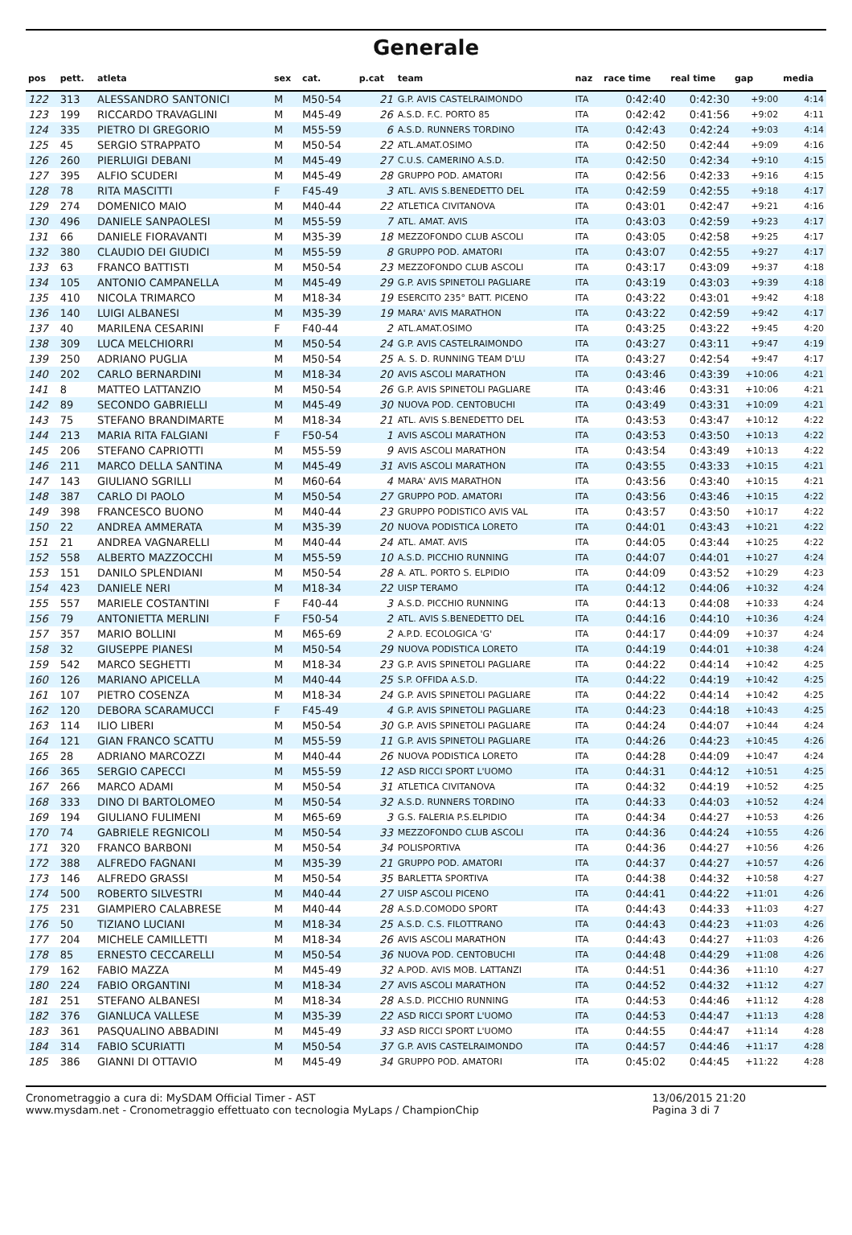Generale
| pos | pett. | atleta | sex | cat. | p.cat | team | naz | race time | real time | gap | media |
| --- | --- | --- | --- | --- | --- | --- | --- | --- | --- | --- | --- |
| 122 | 313 | ALESSANDRO SANTONICI | M | M50-54 | 21 | G.P. AVIS CASTELRAIMONDO | ITA | 0:42:40 | 0:42:30 | +9:00 | 4:14 |
| 123 | 199 | RICCARDO TRAVAGLINI | M | M45-49 | 26 | A.S.D. F.C. PORTO 85 | ITA | 0:42:42 | 0:41:56 | +9:02 | 4:11 |
| 124 | 335 | PIETRO DI GREGORIO | M | M55-59 | 6 | A.S.D. RUNNERS TORDINO | ITA | 0:42:43 | 0:42:24 | +9:03 | 4:14 |
| 125 | 45 | SERGIO STRAPPATO | M | M50-54 | 22 | ATL.AMAT.OSIMO | ITA | 0:42:50 | 0:42:44 | +9:09 | 4:16 |
| 126 | 260 | PIERLUIGI DEBANI | M | M45-49 | 27 | C.U.S. CAMERINO A.S.D. | ITA | 0:42:50 | 0:42:34 | +9:10 | 4:15 |
| 127 | 395 | ALFIO SCUDERI | M | M45-49 | 28 | GRUPPO POD. AMATORI | ITA | 0:42:56 | 0:42:33 | +9:16 | 4:15 |
| 128 | 78 | RITA MASCITTI | F | F45-49 | 3 | ATL. AVIS S.BENEDETTO DEL | ITA | 0:42:59 | 0:42:55 | +9:18 | 4:17 |
| 129 | 274 | DOMENICO MAIO | M | M40-44 | 22 | ATLETICA CIVITANOVA | ITA | 0:43:01 | 0:42:47 | +9:21 | 4:16 |
| 130 | 496 | DANIELE SANPAOLESI | M | M55-59 | 7 | ATL. AMAT. AVIS | ITA | 0:43:03 | 0:42:59 | +9:23 | 4:17 |
| 131 | 66 | DANIELE FIORAVANTI | M | M35-39 | 18 | MEZZOFONDO CLUB ASCOLI | ITA | 0:43:05 | 0:42:58 | +9:25 | 4:17 |
| 132 | 380 | CLAUDIO DEI GIUDICI | M | M55-59 | 8 | GRUPPO POD. AMATORI | ITA | 0:43:07 | 0:42:55 | +9:27 | 4:17 |
| 133 | 63 | FRANCO BATTISTI | M | M50-54 | 23 | MEZZOFONDO CLUB ASCOLI | ITA | 0:43:17 | 0:43:09 | +9:37 | 4:18 |
| 134 | 105 | ANTONIO CAMPANELLA | M | M45-49 | 29 | G.P. AVIS SPINETOLI PAGLIARE | ITA | 0:43:19 | 0:43:03 | +9:39 | 4:18 |
| 135 | 410 | NICOLA TRIMARCO | M | M18-34 | 19 | ESERCITO 235° BATT. PICENO | ITA | 0:43:22 | 0:43:01 | +9:42 | 4:18 |
| 136 | 140 | LUIGI ALBANESI | M | M35-39 | 19 | MARA' AVIS MARATHON | ITA | 0:43:22 | 0:42:59 | +9:42 | 4:17 |
| 137 | 40 | MARILENA CESARINI | F | F40-44 | 2 | ATL.AMAT.OSIMO | ITA | 0:43:25 | 0:43:22 | +9:45 | 4:20 |
| 138 | 309 | LUCA MELCHIORRI | M | M50-54 | 24 | G.P. AVIS CASTELRAIMONDO | ITA | 0:43:27 | 0:43:11 | +9:47 | 4:19 |
| 139 | 250 | ADRIANO PUGLIA | M | M50-54 | 25 | A. S. D. RUNNING TEAM D'LU | ITA | 0:43:27 | 0:42:54 | +9:47 | 4:17 |
| 140 | 202 | CARLO BERNARDINI | M | M18-34 | 20 | AVIS ASCOLI MARATHON | ITA | 0:43:46 | 0:43:39 | +10:06 | 4:21 |
| 141 | 8 | MATTEO LATTANZIO | M | M50-54 | 26 | G.P. AVIS SPINETOLI PAGLIARE | ITA | 0:43:46 | 0:43:31 | +10:06 | 4:21 |
| 142 | 89 | SECONDO GABRIELLI | M | M45-49 | 30 | NUOVA POD. CENTOBUCHI | ITA | 0:43:49 | 0:43:31 | +10:09 | 4:21 |
| 143 | 75 | STEFANO BRANDIMARTE | M | M18-34 | 21 | ATL. AVIS S.BENEDETTO DEL | ITA | 0:43:53 | 0:43:47 | +10:12 | 4:22 |
| 144 | 213 | MARIA RITA FALGIANI | F | F50-54 | 1 | AVIS ASCOLI MARATHON | ITA | 0:43:53 | 0:43:50 | +10:13 | 4:22 |
| 145 | 206 | STEFANO CAPRIOTTI | M | M55-59 | 9 | AVIS ASCOLI MARATHON | ITA | 0:43:54 | 0:43:49 | +10:13 | 4:22 |
| 146 | 211 | MARCO DELLA SANTINA | M | M45-49 | 31 | AVIS ASCOLI MARATHON | ITA | 0:43:55 | 0:43:33 | +10:15 | 4:21 |
| 147 | 143 | GIULIANO SGRILLI | M | M60-64 | 4 | MARA' AVIS MARATHON | ITA | 0:43:56 | 0:43:40 | +10:15 | 4:21 |
| 148 | 387 | CARLO DI PAOLO | M | M50-54 | 27 | GRUPPO POD. AMATORI | ITA | 0:43:56 | 0:43:46 | +10:15 | 4:22 |
| 149 | 398 | FRANCESCO BUONO | M | M40-44 | 23 | GRUPPO PODISTICO AVIS VAL | ITA | 0:43:57 | 0:43:50 | +10:17 | 4:22 |
| 150 | 22 | ANDREA AMMERATA | M | M35-39 | 20 | NUOVA PODISTICA LORETO | ITA | 0:44:01 | 0:43:43 | +10:21 | 4:22 |
| 151 | 21 | ANDREA VAGNARELLI | M | M40-44 | 24 | ATL. AMAT. AVIS | ITA | 0:44:05 | 0:43:44 | +10:25 | 4:22 |
| 152 | 558 | ALBERTO MAZZOCCHI | M | M55-59 | 10 | A.S.D. PICCHIO RUNNING | ITA | 0:44:07 | 0:44:01 | +10:27 | 4:24 |
| 153 | 151 | DANILO SPLENDIANI | M | M50-54 | 28 | A. ATL. PORTO S. ELPIDIO | ITA | 0:44:09 | 0:43:52 | +10:29 | 4:23 |
| 154 | 423 | DANIELE NERI | M | M18-34 | 22 | UISP TERAMO | ITA | 0:44:12 | 0:44:06 | +10:32 | 4:24 |
| 155 | 557 | MARIELE COSTANTINI | F | F40-44 | 3 | A.S.D. PICCHIO RUNNING | ITA | 0:44:13 | 0:44:08 | +10:33 | 4:24 |
| 156 | 79 | ANTONIETTA MERLINI | F | F50-54 | 2 | ATL. AVIS S.BENEDETTO DEL | ITA | 0:44:16 | 0:44:10 | +10:36 | 4:24 |
| 157 | 357 | MARIO BOLLINI | M | M65-69 | 2 | A.P.D. ECOLOGICA 'G' | ITA | 0:44:17 | 0:44:09 | +10:37 | 4:24 |
| 158 | 32 | GIUSEPPE PIANESI | M | M50-54 | 29 | NUOVA PODISTICA LORETO | ITA | 0:44:19 | 0:44:01 | +10:38 | 4:24 |
| 159 | 542 | MARCO SEGHETTI | M | M18-34 | 23 | G.P. AVIS SPINETOLI PAGLIARE | ITA | 0:44:22 | 0:44:14 | +10:42 | 4:25 |
| 160 | 126 | MARIANO APICELLA | M | M40-44 | 25 | S.P. OFFIDA A.S.D. | ITA | 0:44:22 | 0:44:19 | +10:42 | 4:25 |
| 161 | 107 | PIETRO COSENZA | M | M18-34 | 24 | G.P. AVIS SPINETOLI PAGLIARE | ITA | 0:44:22 | 0:44:14 | +10:42 | 4:25 |
| 162 | 120 | DEBORA SCARAMUCCI | F | F45-49 | 4 | G.P. AVIS SPINETOLI PAGLIARE | ITA | 0:44:23 | 0:44:18 | +10:43 | 4:25 |
| 163 | 114 | ILIO LIBERI | M | M50-54 | 30 | G.P. AVIS SPINETOLI PAGLIARE | ITA | 0:44:24 | 0:44:07 | +10:44 | 4:24 |
| 164 | 121 | GIAN FRANCO SCATTU | M | M55-59 | 11 | G.P. AVIS SPINETOLI PAGLIARE | ITA | 0:44:26 | 0:44:23 | +10:45 | 4:26 |
| 165 | 28 | ADRIANO MARCOZZI | M | M40-44 | 26 | NUOVA PODISTICA LORETO | ITA | 0:44:28 | 0:44:09 | +10:47 | 4:24 |
| 166 | 365 | SERGIO CAPECCI | M | M55-59 | 12 | ASD RICCI SPORT L'UOMO | ITA | 0:44:31 | 0:44:12 | +10:51 | 4:25 |
| 167 | 266 | MARCO ADAMI | M | M50-54 | 31 | ATLETICA CIVITANOVA | ITA | 0:44:32 | 0:44:19 | +10:52 | 4:25 |
| 168 | 333 | DINO DI BARTOLOMEO | M | M50-54 | 32 | A.S.D. RUNNERS TORDINO | ITA | 0:44:33 | 0:44:03 | +10:52 | 4:24 |
| 169 | 194 | GIULIANO FULIMENI | M | M65-69 | 3 | G.S. FALERIA P.S.ELPIDIO | ITA | 0:44:34 | 0:44:27 | +10:53 | 4:26 |
| 170 | 74 | GABRIELE REGNICOLI | M | M50-54 | 33 | MEZZOFONDO CLUB ASCOLI | ITA | 0:44:36 | 0:44:24 | +10:55 | 4:26 |
| 171 | 320 | FRANCO BARBONI | M | M50-54 | 34 | POLISPORTIVA | ITA | 0:44:36 | 0:44:27 | +10:56 | 4:26 |
| 172 | 388 | ALFREDO FAGNANI | M | M35-39 | 21 | GRUPPO POD. AMATORI | ITA | 0:44:37 | 0:44:27 | +10:57 | 4:26 |
| 173 | 146 | ALFREDO GRASSI | M | M50-54 | 35 | BARLETTA SPORTIVA | ITA | 0:44:38 | 0:44:32 | +10:58 | 4:27 |
| 174 | 500 | ROBERTO SILVESTRI | M | M40-44 | 27 | UISP ASCOLI PICENO | ITA | 0:44:41 | 0:44:22 | +11:01 | 4:26 |
| 175 | 231 | GIAMPIERO CALABRESE | M | M40-44 | 28 | A.S.D.COMODO SPORT | ITA | 0:44:43 | 0:44:33 | +11:03 | 4:27 |
| 176 | 50 | TIZIANO LUCIANI | M | M18-34 | 25 | A.S.D. C.S. FILOTTRANO | ITA | 0:44:43 | 0:44:23 | +11:03 | 4:26 |
| 177 | 204 | MICHELE CAMILLETTI | M | M18-34 | 26 | AVIS ASCOLI MARATHON | ITA | 0:44:43 | 0:44:27 | +11:03 | 4:26 |
| 178 | 85 | ERNESTO CECCARELLI | M | M50-54 | 36 | NUOVA POD. CENTOBUCHI | ITA | 0:44:48 | 0:44:29 | +11:08 | 4:26 |
| 179 | 162 | FABIO MAZZA | M | M45-49 | 32 | A.POD. AVIS MOB. LATTANZI | ITA | 0:44:51 | 0:44:36 | +11:10 | 4:27 |
| 180 | 224 | FABIO ORGANTINI | M | M18-34 | 27 | AVIS ASCOLI MARATHON | ITA | 0:44:52 | 0:44:32 | +11:12 | 4:27 |
| 181 | 251 | STEFANO ALBANESI | M | M18-34 | 28 | A.S.D. PICCHIO RUNNING | ITA | 0:44:53 | 0:44:46 | +11:12 | 4:28 |
| 182 | 376 | GIANLUCA VALLESE | M | M35-39 | 22 | ASD RICCI SPORT L'UOMO | ITA | 0:44:53 | 0:44:47 | +11:13 | 4:28 |
| 183 | 361 | PASQUALINO ABBADINI | M | M45-49 | 33 | ASD RICCI SPORT L'UOMO | ITA | 0:44:55 | 0:44:47 | +11:14 | 4:28 |
| 184 | 314 | FABIO SCURIATTI | M | M50-54 | 37 | G.P. AVIS CASTELRAIMONDO | ITA | 0:44:57 | 0:44:46 | +11:17 | 4:28 |
| 185 | 386 | GIANNI DI OTTAVIO | M | M45-49 | 34 | GRUPPO POD. AMATORI | ITA | 0:45:02 | 0:44:45 | +11:22 | 4:28 |
Cronometraggio a cura di: MySDAM Official Timer - AST
www.mysdam.net - Cronometraggio effettuato con tecnologia MyLaps / ChampionChip
13/06/2015 21:20
Pagina 3 di 7